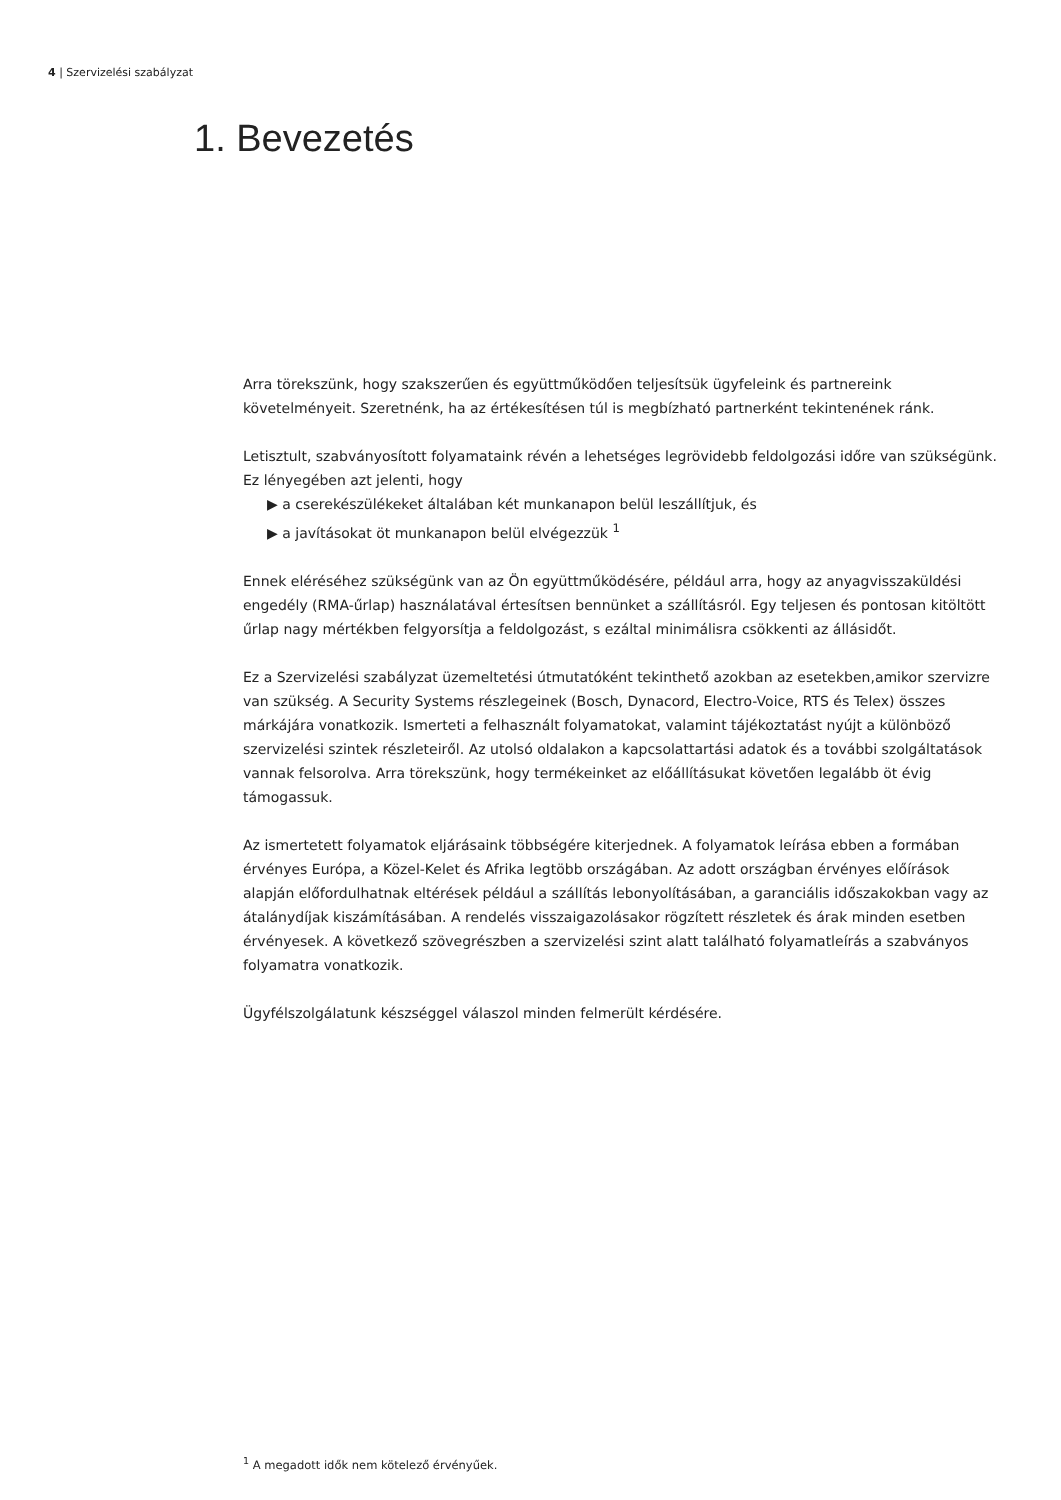4 | Szervizelési szabályzat
1. Bevezetés
Arra törekszünk, hogy szakszerűen és együttműködően teljesítsük ügyfeleink és partnereink követelményeit. Szeretnénk, ha az értékesítésen túl is megbízható partnerként tekintenének ránk.
Letisztult, szabványosított folyamataink révén a lehetséges legrövidebb feldolgozási időre van szükségünk. Ez lényegében azt jelenti, hogy
▶ a cserekészülékeket általában két munkanapon belül leszállítjuk, és
▶ a javításokat öt munkanapon belül elvégezzük <sup>1</sup>
Ennek eléréséhez szükségünk van az Ön együttműködésére, például arra, hogy az anyagvisszaküldési engedély (RMA-űrlap) használatával értesítsen bennünket a szállításról. Egy teljesen és pontosan kitöltött űrlap nagy mértékben felgyorsítja a feldolgozást, s ezáltal minimálisra csökkenti az állásidőt.
Ez a Szervizelési szabályzat üzemeltetési útmutatóként tekinthető azokban az esetekben,amikor szervizre van szükség. A Security Systems részlegeinek (Bosch, Dynacord, Electro-Voice, RTS és Telex) összes márkájára vonatkozik. Ismerteti a felhasznált folyamatokat, valamint tájékoztatást nyújt a különböző szervizelési szintek részleteiről. Az utolsó oldalakon a kapcsolattartási adatok és a további szolgáltatások vannak felsorolva. Arra törekszünk, hogy termékeinket az előállításukat követően legalább öt évig támogassuk.
Az ismertetett folyamatok eljárásaink többségére kiterjednek. A folyamatok leírása ebben a formában érvényes Európa, a Közel-Kelet és Afrika legtöbb országában. Az adott országban érvényes előírások alapján előfordulhatnak eltérések például a szállítás lebonyolításában, a garanciális időszakokban vagy az átalánydíjak kiszámításában. A rendelés visszaigazolásakor rögzített részletek és árak minden esetben érvényesek. A következő szövegrészben a szervizelési szint alatt található folyamatleírás a szabványos folyamatra vonatkozik.
Ügyfélszolgálatunk készséggel válaszol minden felmerült kérdésére.
<sup>1</sup> A megadott idők nem kötelező érvényűek.